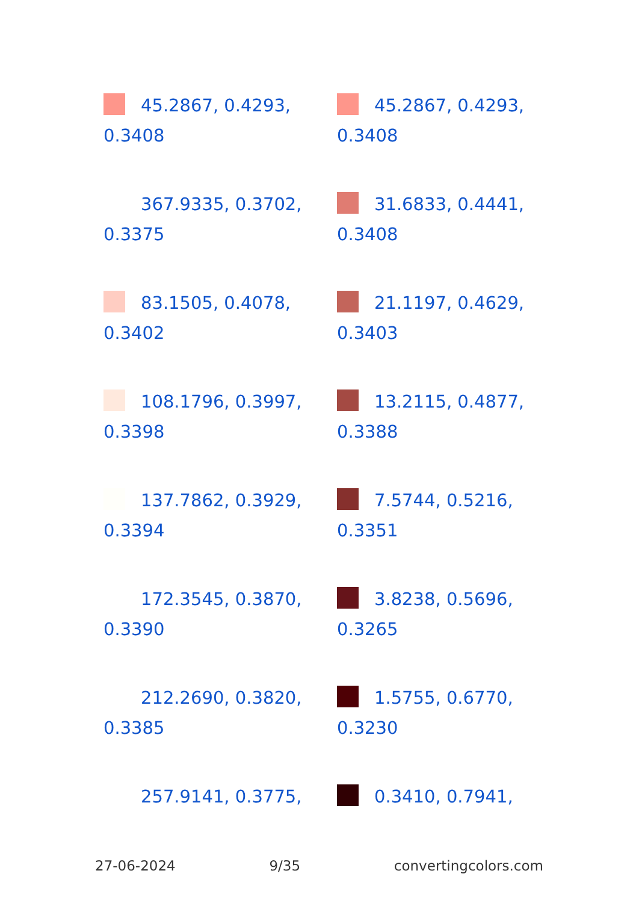45.2867, 0.4293, 0.3408
45.2867, 0.4293, 0.3408
367.9335, 0.3702, 0.3375
31.6833, 0.4441, 0.3408
83.1505, 0.4078, 0.3402
21.1197, 0.4629, 0.3403
108.1796, 0.3997, 0.3398
13.2115, 0.4877, 0.3388
137.7862, 0.3929, 0.3394
7.5744, 0.5216, 0.3351
172.3545, 0.3870, 0.3390
3.8238, 0.5696, 0.3265
212.2690, 0.3820, 0.3385
1.5755, 0.6770, 0.3230
257.9141, 0.3775,
0.3410, 0.7941,
27-06-2024 9/35 convertingcolors.com